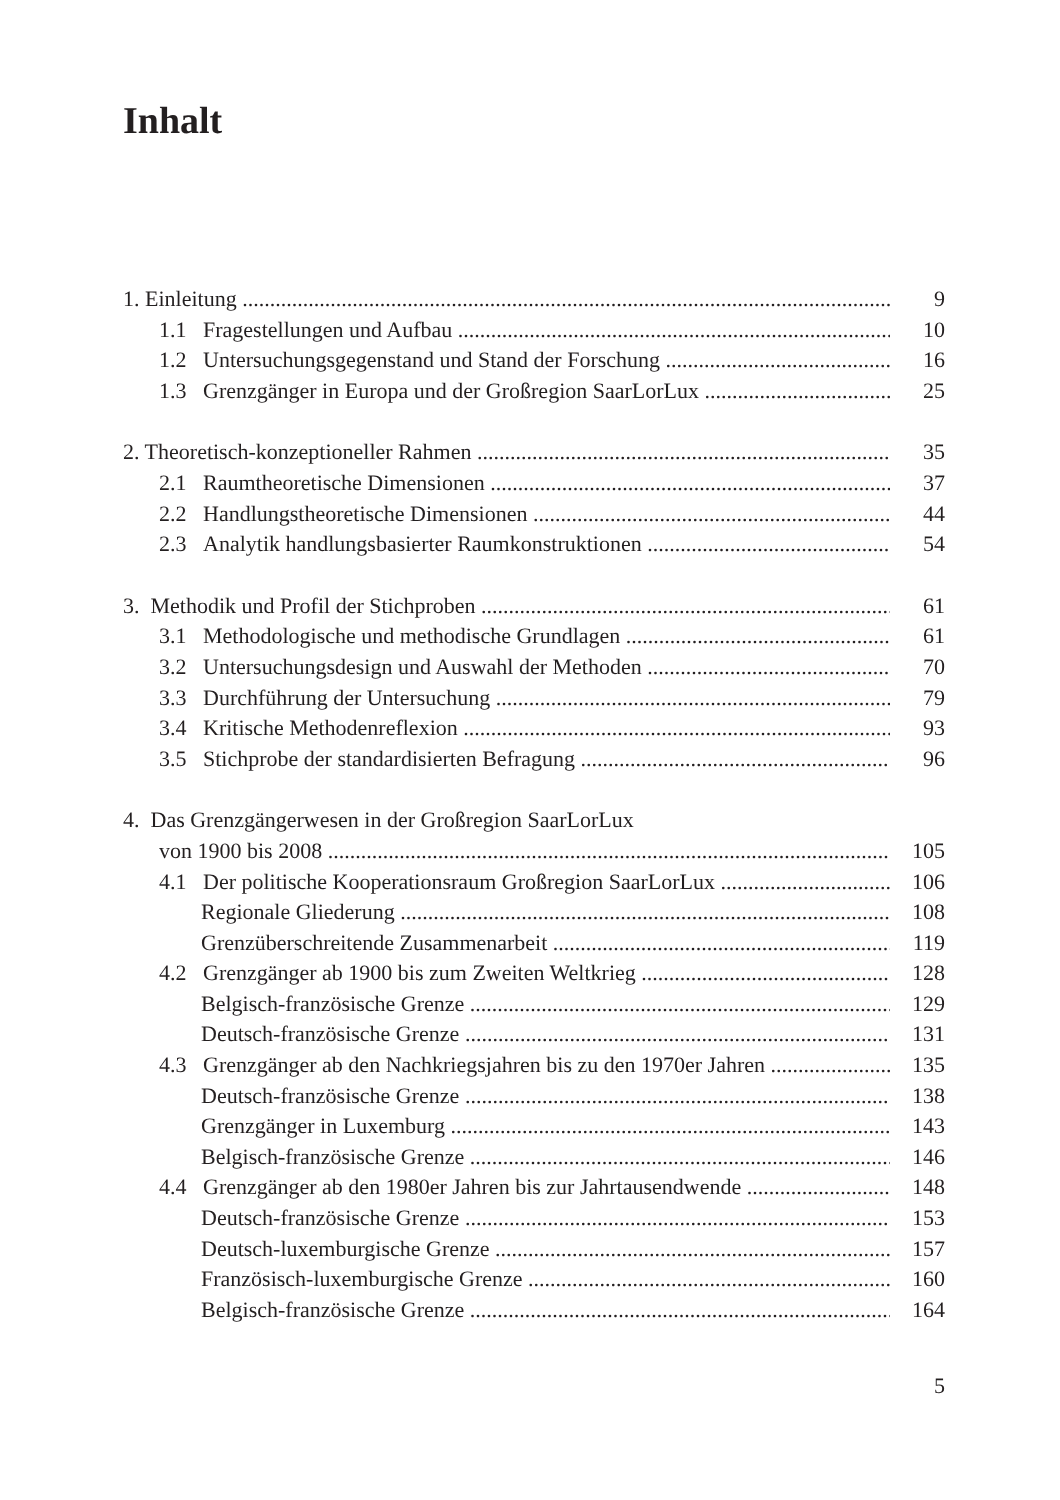Inhalt
1. Einleitung 9
1.1 Fragestellungen und Aufbau 10
1.2 Untersuchungsgegenstand und Stand der Forschung 16
1.3 Grenzgänger in Europa und der Großregion SaarLorLux 25
2. Theoretisch-konzeptioneller Rahmen 35
2.1 Raumtheoretische Dimensionen 37
2.2 Handlungstheoretische Dimensionen 44
2.3 Analytik handlungsbasierter Raumkonstruktionen 54
3. Methodik und Profil der Stichproben 61
3.1 Methodologische und methodische Grundlagen 61
3.2 Untersuchungsdesign und Auswahl der Methoden 70
3.3 Durchführung der Untersuchung 79
3.4 Kritische Methodenreflexion 93
3.5 Stichprobe der standardisierten Befragung 96
4. Das Grenzgängerwesen in der Großregion SaarLorLux
von 1900 bis 2008 105
4.1 Der politische Kooperationsraum Großregion SaarLorLux 106
Regionale Gliederung 108
Grenzüberschreitende Zusammenarbeit 119
4.2 Grenzgänger ab 1900 bis zum Zweiten Weltkrieg 128
Belgisch-französische Grenze 129
Deutsch-französische Grenze 131
4.3 Grenzgänger ab den Nachkriegsjahren bis zu den 1970er Jahren 135
Deutsch-französische Grenze 138
Grenzgänger in Luxemburg 143
Belgisch-französische Grenze 146
4.4 Grenzgänger ab den 1980er Jahren bis zur Jahrtausendwende 148
Deutsch-französische Grenze 153
Deutsch-luxemburgische Grenze 157
Französisch-luxemburgische Grenze 160
Belgisch-französische Grenze 164
5